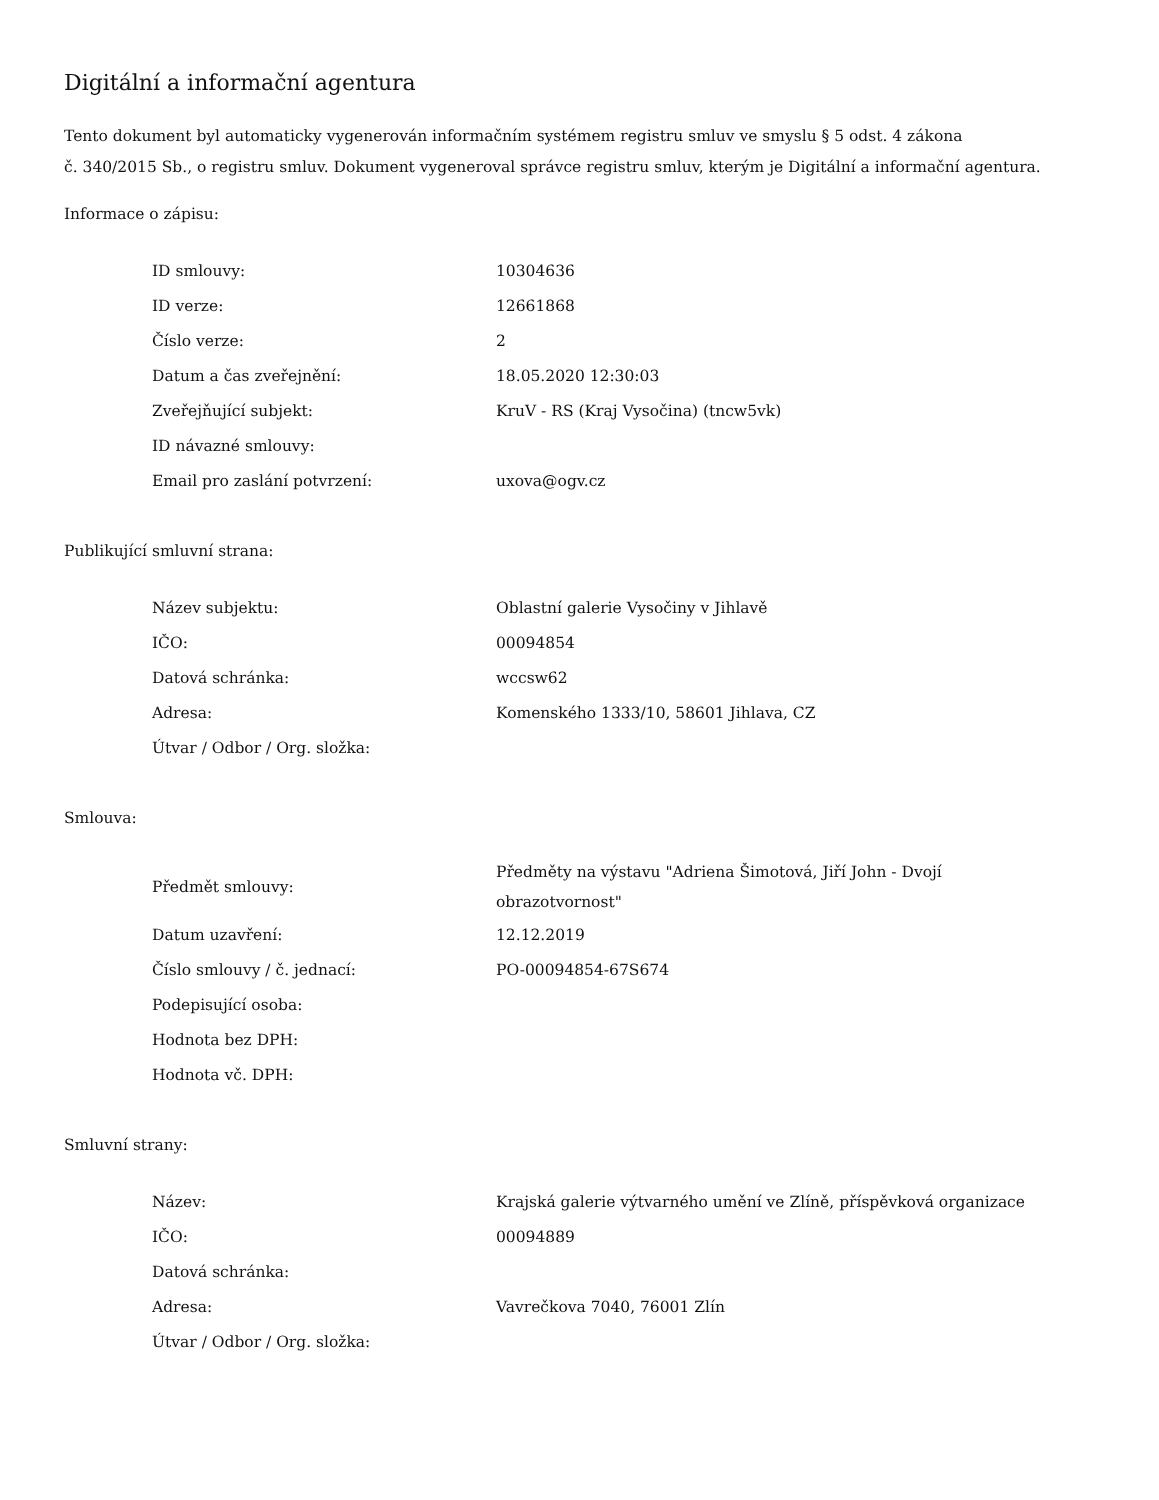Digitální a informační agentura
Tento dokument byl automaticky vygenerován informačním systémem registru smluv ve smyslu § 5 odst. 4 zákona
č. 340/2015 Sb., o registru smluv. Dokument vygeneroval správce registru smluv, kterým je Digitální a informační agentura.
Informace o zápisu:
| ID smlouvy: | 10304636 |
| ID verze: | 12661868 |
| Číslo verze: | 2 |
| Datum a čas zveřejnění: | 18.05.2020 12:30:03 |
| Zveřejňující subjekt: | KruV - RS (Kraj Vysočina) (tncw5vk) |
| ID návazné smlouvy: | |
| Email pro zaslání potvrzení: | uxova@ogv.cz |
Publikující smluvní strana:
| Název subjektu: | Oblastní galerie Vysočiny v Jihlavě |
| IČO: | 00094854 |
| Datová schránka: | wccsw62 |
| Adresa: | Komenského 1333/10, 58601 Jihlava, CZ |
| Útvar / Odbor / Org. složka: | |
Smlouva:
| Předmět smlouvy: | Předměty na výstavu "Adriena Šimotová, Jiří John - Dvojí obrazotvornost" |
| Datum uzavření: | 12.12.2019 |
| Číslo smlouvy / č. jednací: | PO-00094854-67S674 |
| Podepisující osoba: | |
| Hodnota bez DPH: | |
| Hodnota vč. DPH: | |
Smluvní strany:
| Název: | Krajská galerie výtvarného umění ve Zlíně, příspěvková organizace |
| IČO: | 00094889 |
| Datová schránka: | |
| Adresa: | Vavrečkova 7040, 76001 Zlín |
| Útvar / Odbor / Org. složka: | |